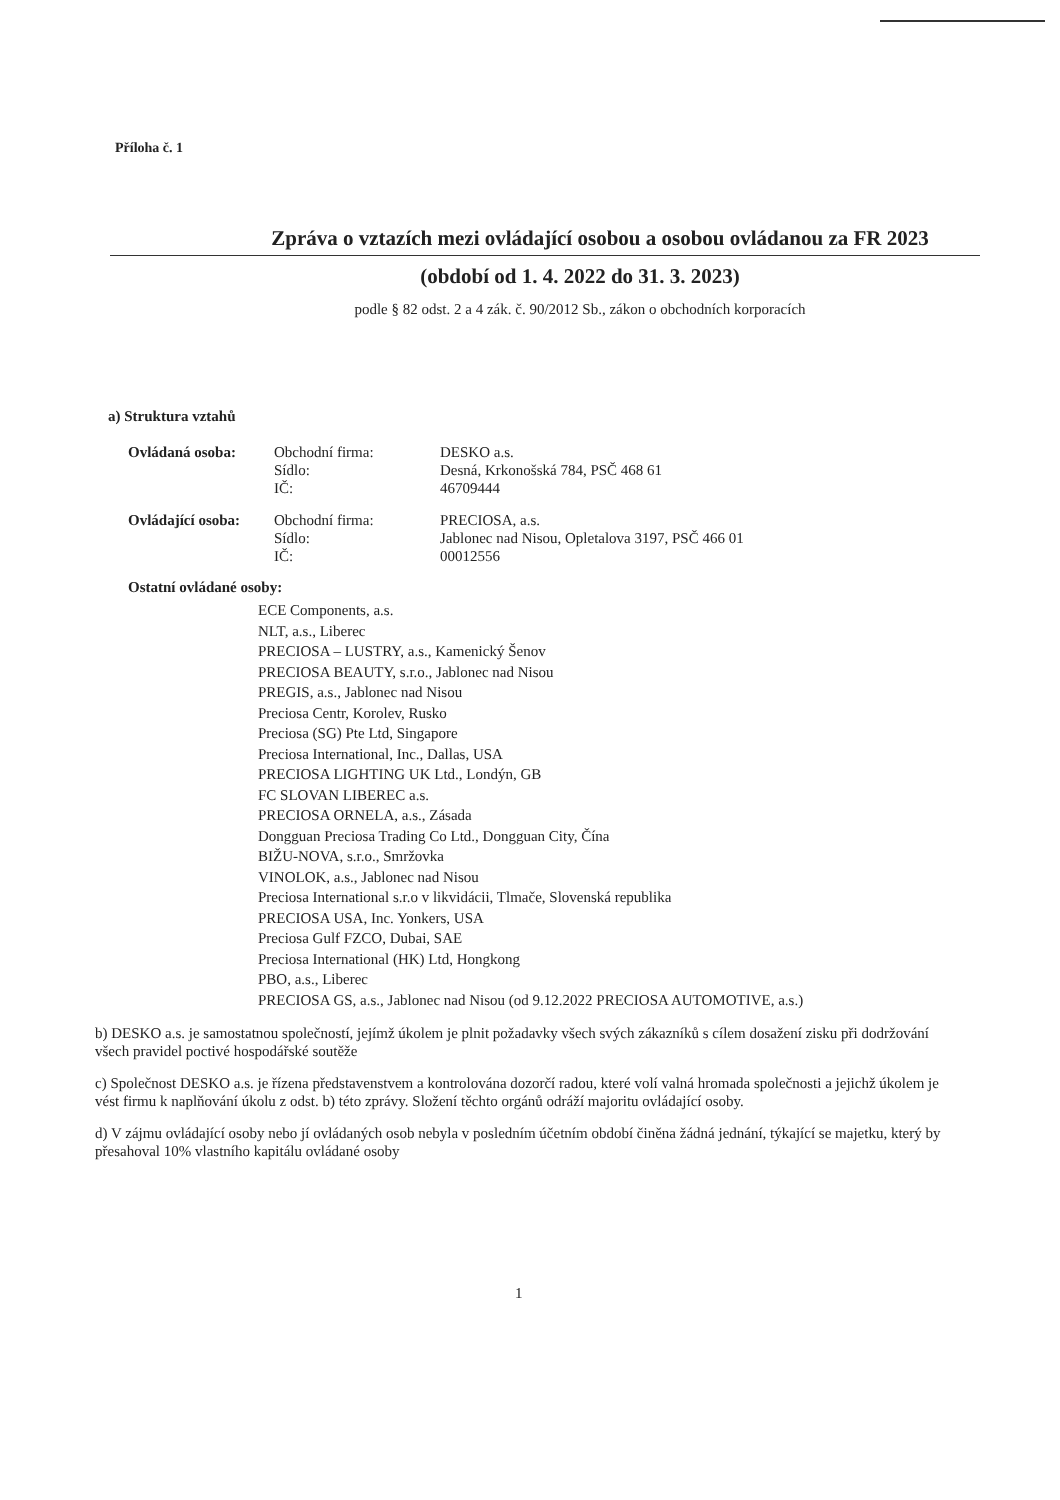Příloha č. 1
Zpráva o vztazích mezi ovládající osobou a osobou ovládanou za FR 2023
(období od 1. 4. 2022 do 31. 3. 2023)
podle § 82 odst. 2 a 4 zák. č. 90/2012 Sb., zákon o obchodních korporacích
a) Struktura vztahů
| Ovládaná osoba: | Obchodní firma: | DESKO a.s. |
| | Sídlo: | Desná, Krkonošská 784, PSČ 468 61 |
| | IČ: | 46709444 |
| Ovládající osoba: | Obchodní firma: | PRECIOSA, a.s. |
| | Sídlo: | Jablonec nad Nisou, Opletalova 3197, PSČ 466 01 |
| | IČ: | 00012556 |
Ostatní ovládané osoby:
ECE Components, a.s.
NLT, a.s., Liberec
PRECIOSA – LUSTRY, a.s., Kamenický Šenov
PRECIOSA BEAUTY, s.r.o., Jablonec nad Nisou
PREGIS, a.s., Jablonec nad Nisou
Preciosa Centr, Korolev, Rusko
Preciosa (SG) Pte Ltd, Singapore
Preciosa International, Inc., Dallas, USA
PRECIOSA LIGHTING UK Ltd., Londýn, GB
FC SLOVAN LIBEREC a.s.
PRECIOSA ORNELA, a.s., Zásada
Dongguan Preciosa Trading Co Ltd., Dongguan City, Čína
BIŽU-NOVA, s.r.o., Smržovka
VINOLOK, a.s., Jablonec nad Nisou
Preciosa International s.r.o v likvidácii, Tlmače, Slovenská republika
PRECIOSA USA, Inc. Yonkers, USA
Preciosa Gulf FZCO, Dubai, SAE
Preciosa International (HK) Ltd, Hongkong
PBO, a.s., Liberec
PRECIOSA GS, a.s., Jablonec nad Nisou (od 9.12.2022 PRECIOSA AUTOMOTIVE, a.s.)
b) DESKO a.s. je samostatnou společností, jejímž úkolem je plnit požadavky všech svých zákazníků s cílem dosažení zisku při dodržování všech pravidel poctivé hospodářské soutěže
c) Společnost DESKO a.s. je řízena představenstvem a kontrolována dozorčí radou, které volí valná hromada společnosti a jejichž úkolem je vést firmu k naplňování úkolu z odst. b) této zprávy. Složení těchto orgánů odráží majoritu ovládající osoby.
d) V zájmu ovládající osoby nebo jí ovládaných osob nebyla v posledním účetním období činěna žádná jednání, týkající se majetku, který by přesahoval 10% vlastního kapitálu ovládané osoby
1